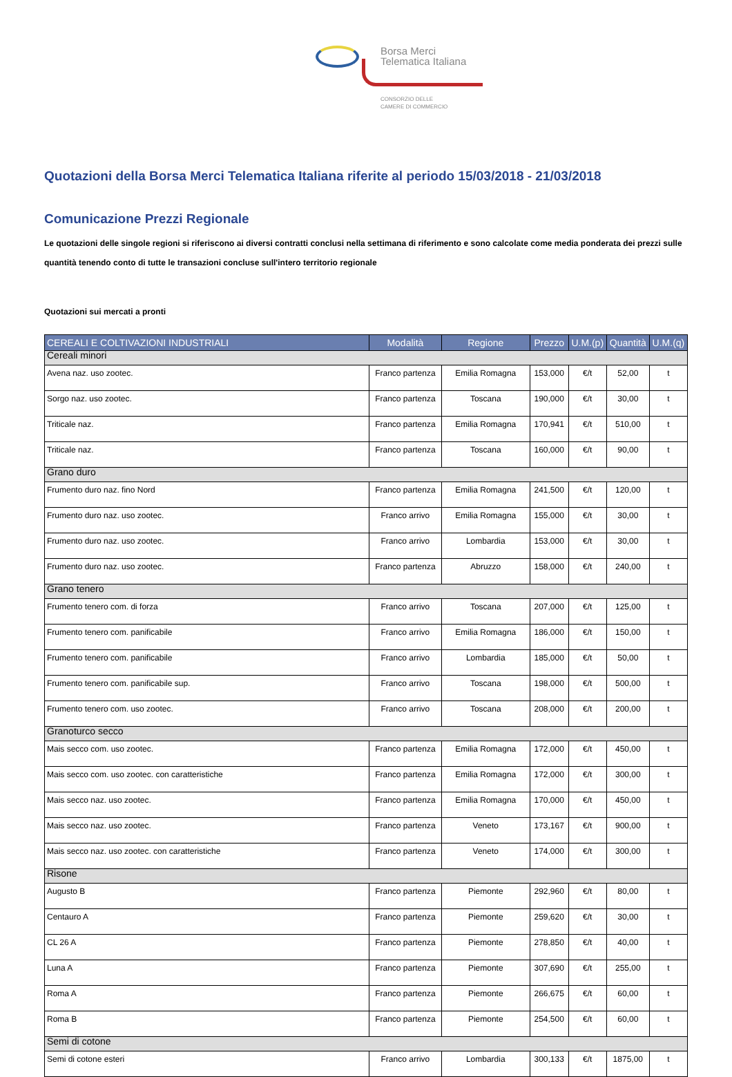Borsa Merci
Telematica Italiana
CONSORZIO DELLE
CAMERE DI COMMERCIO
Quotazioni della Borsa Merci Telematica Italiana riferite al periodo 15/03/2018 - 21/03/2018
Comunicazione Prezzi Regionale
Le quotazioni delle singole regioni si riferiscono ai diversi contratti conclusi nella settimana di riferimento e sono calcolate come media ponderata dei prezzi sulle quantità tenendo conto di tutte le transazioni concluse sull'intero territorio regionale
Quotazioni sui mercati a pronti
| CEREALI E COLTIVAZIONI INDUSTRIALI | Modalità | Regione | Prezzo | U.M.(p) | Quantità | U.M.(q) |
| --- | --- | --- | --- | --- | --- | --- |
| Cereali minori | | | | | | |
| Avena naz. uso zootec. | Franco partenza | Emilia Romagna | 153,000 | €/t | 52,00 | t |
| Sorgo naz. uso zootec. | Franco partenza | Toscana | 190,000 | €/t | 30,00 | t |
| Triticale naz. | Franco partenza | Emilia Romagna | 170,941 | €/t | 510,00 | t |
| Triticale naz. | Franco partenza | Toscana | 160,000 | €/t | 90,00 | t |
| Grano duro | | | | | | |
| Frumento duro naz. fino Nord | Franco partenza | Emilia Romagna | 241,500 | €/t | 120,00 | t |
| Frumento duro naz. uso zootec. | Franco arrivo | Emilia Romagna | 155,000 | €/t | 30,00 | t |
| Frumento duro naz. uso zootec. | Franco arrivo | Lombardia | 153,000 | €/t | 30,00 | t |
| Frumento duro naz. uso zootec. | Franco partenza | Abruzzo | 158,000 | €/t | 240,00 | t |
| Grano tenero | | | | | | |
| Frumento tenero com. di forza | Franco arrivo | Toscana | 207,000 | €/t | 125,00 | t |
| Frumento tenero com. panificabile | Franco arrivo | Emilia Romagna | 186,000 | €/t | 150,00 | t |
| Frumento tenero com. panificabile | Franco arrivo | Lombardia | 185,000 | €/t | 50,00 | t |
| Frumento tenero com. panificabile sup. | Franco arrivo | Toscana | 198,000 | €/t | 500,00 | t |
| Frumento tenero com. uso zootec. | Franco arrivo | Toscana | 208,000 | €/t | 200,00 | t |
| Granoturco secco | | | | | | |
| Mais secco com. uso zootec. | Franco partenza | Emilia Romagna | 172,000 | €/t | 450,00 | t |
| Mais secco com. uso zootec. con caratteristiche | Franco partenza | Emilia Romagna | 172,000 | €/t | 300,00 | t |
| Mais secco naz. uso zootec. | Franco partenza | Emilia Romagna | 170,000 | €/t | 450,00 | t |
| Mais secco naz. uso zootec. | Franco partenza | Veneto | 173,167 | €/t | 900,00 | t |
| Mais secco naz. uso zootec. con caratteristiche | Franco partenza | Veneto | 174,000 | €/t | 300,00 | t |
| Risone | | | | | | |
| Augusto B | Franco partenza | Piemonte | 292,960 | €/t | 80,00 | t |
| Centauro A | Franco partenza | Piemonte | 259,620 | €/t | 30,00 | t |
| CL 26 A | Franco partenza | Piemonte | 278,850 | €/t | 40,00 | t |
| Luna A | Franco partenza | Piemonte | 307,690 | €/t | 255,00 | t |
| Roma A | Franco partenza | Piemonte | 266,675 | €/t | 60,00 | t |
| Roma B | Franco partenza | Piemonte | 254,500 | €/t | 60,00 | t |
| Semi di cotone | | | | | | |
| Semi di cotone esteri | Franco arrivo | Lombardia | 300,133 | €/t | 1875,00 | t |